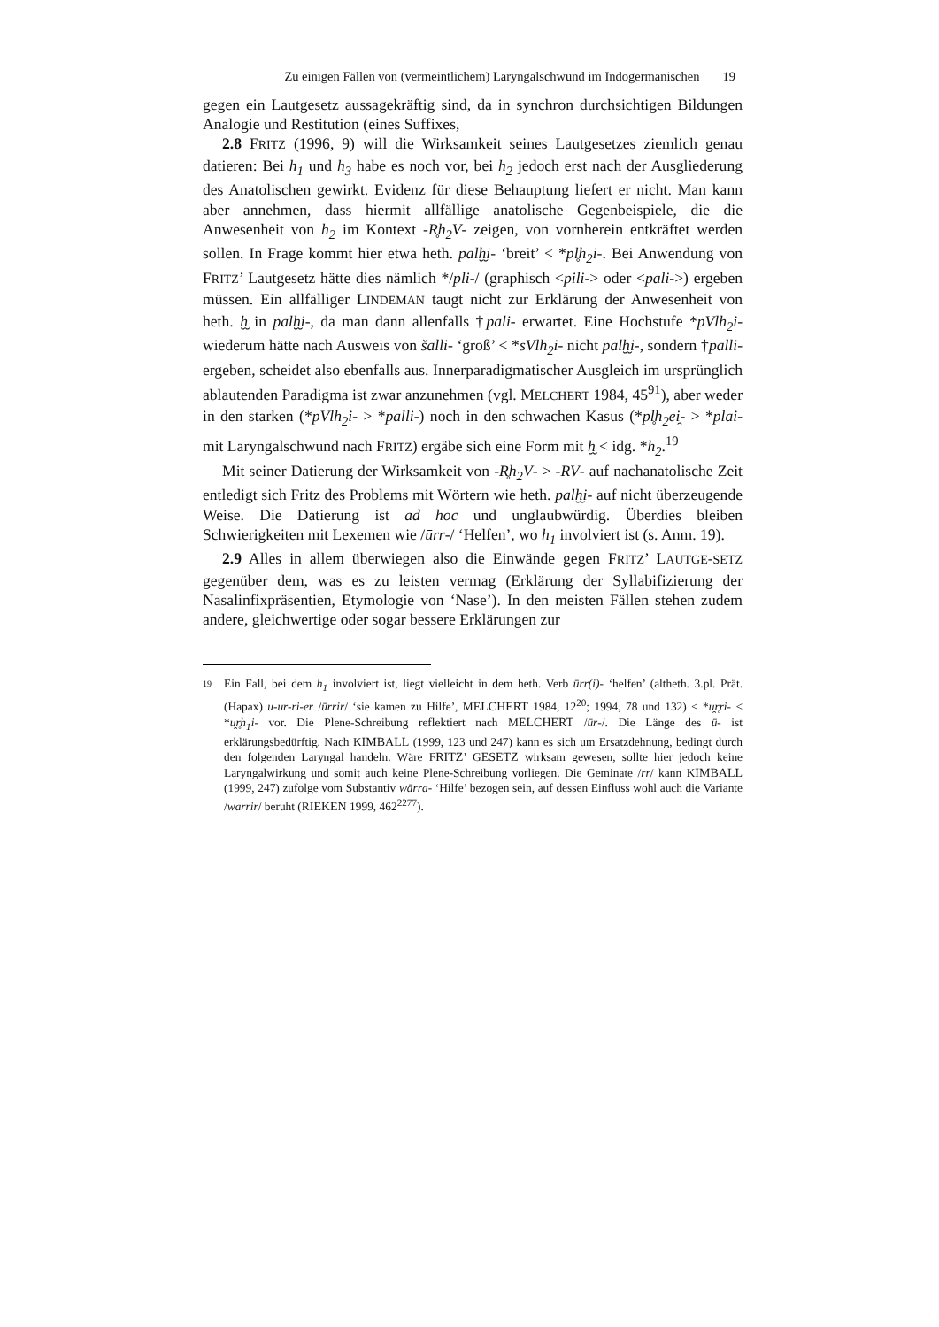Zu einigen Fällen von (vermeintlichem) Laryngalschwund im Indogermanischen 19
gegen ein Lautgesetz aussagekräftig sind, da in synchron durchsichtigen Bildungen Analogie und Restitution (eines Suffixes,
2.8 FRITZ (1996, 9) will die Wirksamkeit seines Lautgesetzes ziemlich genau datieren: Bei h<sub>1</sub> und h<sub>3</sub> habe es noch vor, bei h<sub>2</sub> jedoch erst nach der Ausgliederung des Anatolischen gewirkt. Evidenz für diese Behauptung liefert er nicht. Man kann aber annehmen, dass hiermit allfällige anatolische Gegenbeispiele, die die Anwesenheit von h<sub>2</sub> im Kontext -R̥h<sub>2</sub>V- zeigen, von vornherein entkräftet werden sollen. In Frage kommt hier etwa heth. palḫ̮i- ‘breit’ < *pl̥h<sub>2</sub>i-. Bei Anwendung von FRITZ’ Lautgesetz hätte dies nämlich */pli-/ (graphisch <pili-> oder <pali->) ergeben müssen. Ein allfälliger LINDEMAN taugt nicht zur Erklärung der Anwesenheit von heth. ḫ̮ in palḫ̮i-, da man dann allenfalls †pali- erwartet. Eine Hochstufe *pVlh<sub>2</sub>i- wiederum hätte nach Ausweis von šalli- ‘groß’ < *sVlh<sub>2</sub>i- nicht palḫ̮i-, sondern †palli- ergeben, scheidet also ebenfalls aus. Innerparadigmatischer Ausgleich im ursprünglich ablautenden Paradigma ist zwar anzunehmen (vgl. MELCHERT 1984, 45<sup>91</sup>), aber weder in den starken (*pVlh<sub>2</sub>i- > *palli-) noch in den schwachen Kasus (*pl̥h<sub>2</sub>ei̯- > *plai- mit Laryngalschwund nach FRITZ) ergäbe sich eine Form mit ḫ̮ < idg. *h<sub>2</sub>.<sup>19</sup>
Mit seiner Datierung der Wirksamkeit von -R̥h<sub>2</sub>V- > -RV- auf nachanatolische Zeit entledigt sich Fritz des Problems mit Wörtern wie heth. palḫ̮i- auf nicht überzeugende Weise. Die Datierung ist ad hoc und unglaubwürdig. Überdies bleiben Schwierigkeiten mit Lexemen wie /ūrr-/ ‘Helfen’, wo h<sub>1</sub> involviert ist (s. Anm. 19).
2.9 Alles in allem überwiegen also die Einwände gegen FRITZ’ LAUTGE-SETZ gegenüber dem, was es zu leisten vermag (Erklärung der Syllabifizierung der Nasalinfixpräsentien, Etymologie von ‘Nase’). In den meisten Fällen stehen zudem andere, gleichwertige oder sogar bessere Erklärungen zur
19
Ein Fall, bei dem h<sub>1</sub> involviert ist, liegt vielleicht in dem heth. Verb ūrr(i)- ‘helfen’ (altheth. 3.pl. Prät. (Hapax) u-ur-ri-er /ūrrir/ ‘sie kamen zu Hilfe’, MELCHERT 1984, 12<sup>20</sup>; 1994, 78 und 132) < *u̯r̥ri- < *u̯r̥h<sub>1</sub>i- vor. Die Plene-Schreibung reflektiert nach MELCHERT /ūr-/. Die Länge des ū- ist erklärungsbedürftig. Nach KIMBALL (1999, 123 und 247) kann es sich um Ersatzdehnung, bedingt durch den folgenden Laryngal handeln. Wäre FRITZ’ GESETZ wirksam gewesen, sollte hier jedoch keine Laryngalwirkung und somit auch keine Plene-Schreibung vorliegen. Die Geminate /rr/ kann KIMBALL (1999, 247) zufolge vom Substantiv wārra- ‘Hilfe’ bezogen sein, auf dessen Einfluss wohl auch die Variante /warrir/ beruht (RIEKEN 1999, 462<sup>2277</sup>).